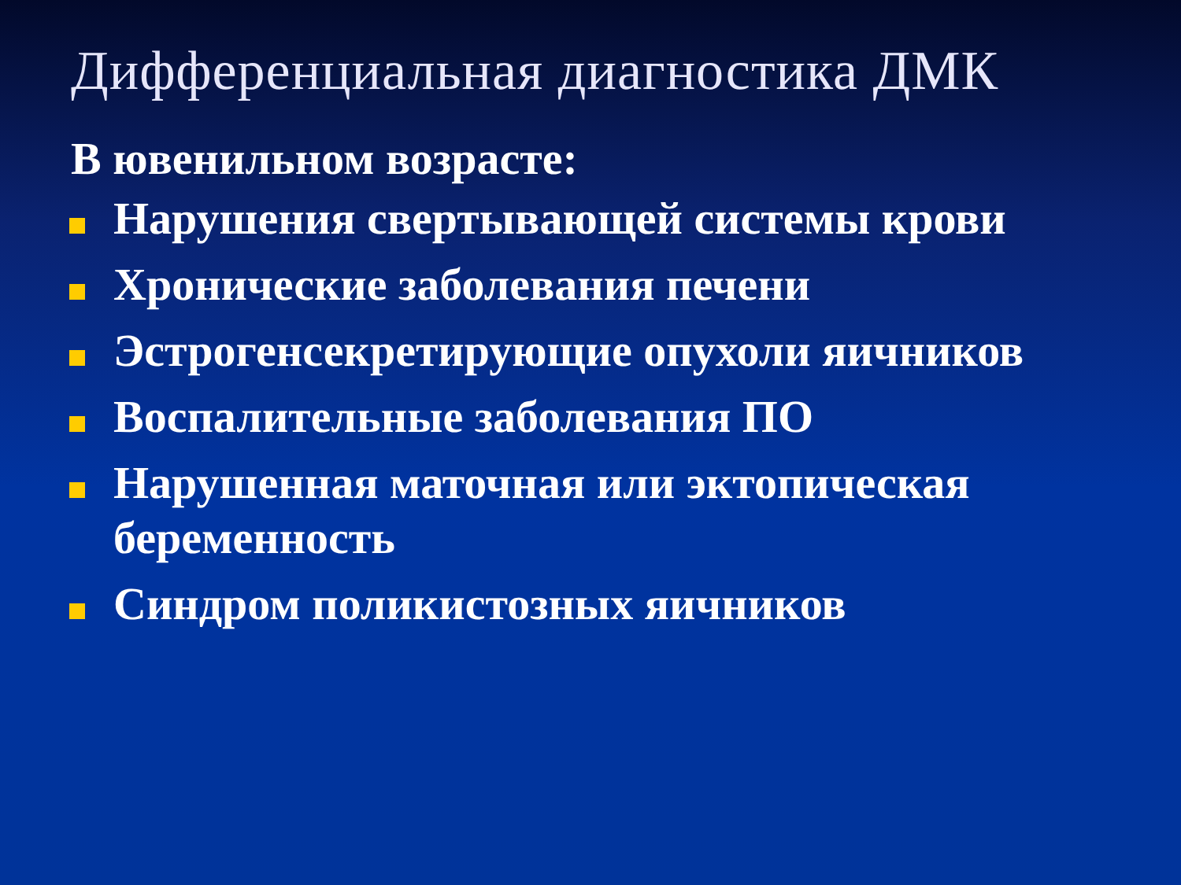Дифференциальная диагностика ДМК
В ювенильном возрасте:
Нарушения свертывающей системы крови
Хронические заболевания печени
Эстрогенсекретирующие опухоли яичников
Воспалительные заболевания ПО
Нарушенная маточная или эктопическая беременность
Синдром поликистозных яичников